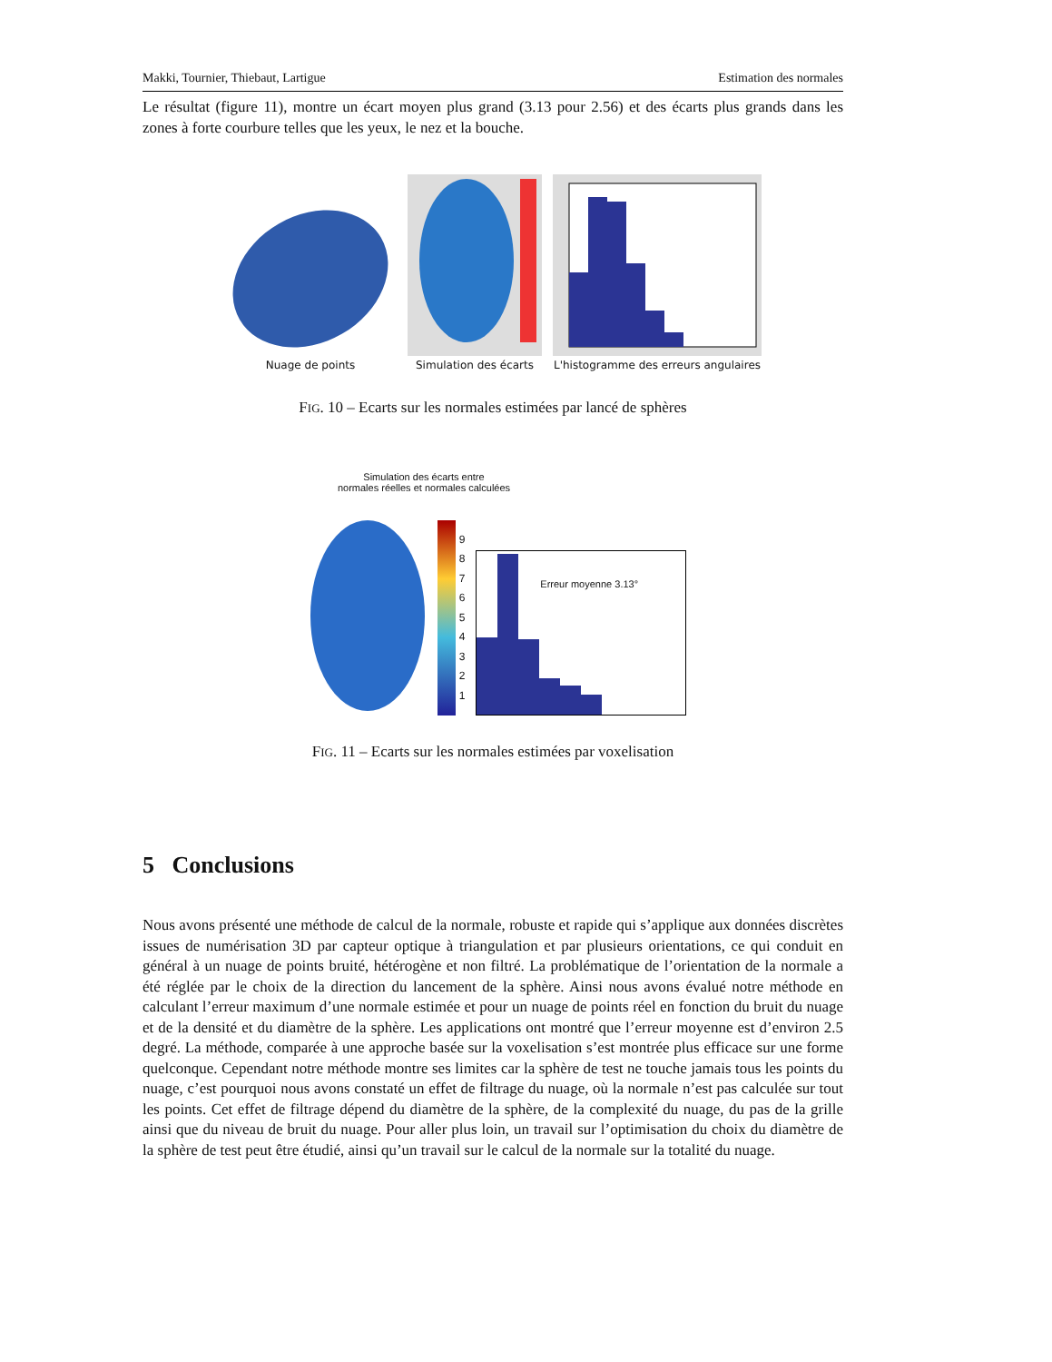Makki, Tournier, Thiebaut, Lartigue Estimation des normales
Le résultat (figure 11), montre un écart moyen plus grand (3.13 pour 2.56) et des écarts plus grands dans les zones à forte courbure telles que les yeux, le nez et la bouche.
Nuage de points
Simulation des écarts
L'histogramme des erreurs angulaires
FIG. 10 – Ecarts sur les normales estimées par lancé de sphères
Simulation des écarts entre
normales réelles et normales calculées
9
8
7
6
5
4
3
2
1
Erreur moyenne 3.13°
FIG. 11 – Ecarts sur les normales estimées par voxelisation
5 Conclusions
Nous avons présenté une méthode de calcul de la normale, robuste et rapide qui s’applique aux données discrètes issues de numérisation 3D par capteur optique à triangulation et par plusieurs orientations, ce qui conduit en général à un nuage de points bruité, hétérogène et non filtré. La problématique de l’orientation de la normale a été réglée par le choix de la direction du lancement de la sphère. Ainsi nous avons évalué notre méthode en calculant l’erreur maximum d’une normale estimée et pour un nuage de points réel en fonction du bruit du nuage et de la densité et du diamètre de la sphère. Les applications ont montré que l’erreur moyenne est d’environ 2.5 degré. La méthode, comparée à une approche basée sur la voxelisation s’est montrée plus efficace sur une forme quelconque. Cependant notre méthode montre ses limites car la sphère de test ne touche jamais tous les points du nuage, c’est pourquoi nous avons constaté un effet de filtrage du nuage, où la normale n’est pas calculée sur tout les points. Cet effet de filtrage dépend du diamètre de la sphère, de la complexité du nuage, du pas de la grille ainsi que du niveau de bruit du nuage. Pour aller plus loin, un travail sur l’optimisation du choix du diamètre de la sphère de test peut être étudié, ainsi qu’un travail sur le calcul de la normale sur la totalité du nuage.